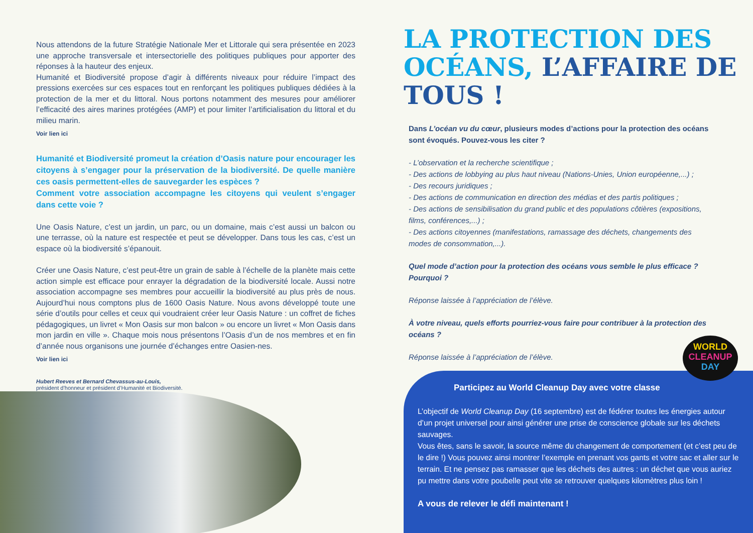Nous attendons de la future Stratégie Nationale Mer et Littorale qui sera présentée en 2023 une approche transversale et intersectorielle des politiques publiques pour apporter des réponses à la hauteur des enjeux.
Humanité et Biodiversité propose d’agir à différents niveaux pour réduire l’impact des pressions exercées sur ces espaces tout en renforçant les politiques publiques dédiées à la protection de la mer et du littoral. Nous portons notamment des mesures pour améliorer l’efficacité des aires marines protégées (AMP) et pour limiter l’artificialisation du littoral et du milieu marin.
Voir lien ici
Humanité et Biodiversité promeut la création d’Oasis nature pour encourager les citoyens à s’engager pour la préservation de la biodiversité. De quelle manière ces oasis permettent-elles de sauvegarder les espèces ?
Comment votre association accompagne les citoyens qui veulent s’engager dans cette voie ?
Une Oasis Nature, c’est un jardin, un parc, ou un domaine, mais c’est aussi un balcon ou une terrasse, où la nature est respectée et peut se développer. Dans tous les cas, c’est un espace où la biodiversité s’épanouit.
Créer une Oasis Nature, c’est peut-être un grain de sable à l’échelle de la planète mais cette action simple est efficace pour enrayer la dégradation de la biodiversité locale. Aussi notre association accompagne ses membres pour accueillir la biodiversité au plus près de nous. Aujourd’hui nous comptons plus de 1600 Oasis Nature. Nous avons développé toute une série d’outils pour celles et ceux qui voudraient créer leur Oasis Nature : un coffret de fiches pédagogiques, un livret « Mon Oasis sur mon balcon » ou encore un livret « Mon Oasis dans mon jardin en ville ». Chaque mois nous présentons l’Oasis d’un de nos membres et en fin d’année nous organisons une journée d’échanges entre Oasien-nes.
Voir lien ici
Hubert Reeves et Bernard Chevassus-au-Louis,
président d’honneur et président d’Humanité et Biodiversité.
LA PROTECTION DES OCÉANS, L’AFFAIRE DE TOUS !
Dans L’océan vu du cœur, plusieurs modes d’actions pour la protection des océans sont évoqués. Pouvez-vous les citer ?
- L’observation et la recherche scientifique ;
- Des actions de lobbying au plus haut niveau (Nations-Unies, Union européenne,...) ;
- Des recours juridiques ;
- Des actions de communication en direction des médias et des partis politiques ;
- Des actions de sensibilisation du grand public et des populations côtières (expositions, films, conférences,...) ;
- Des actions citoyennes (manifestations, ramassage des déchets, changements des modes de consommation,...).
Quel mode d’action pour la protection des océans vous semble le plus efficace ? Pourquoi ?
Réponse laissée à l’appréciation de l’élève.
À votre niveau, quels efforts pourriez-vous faire pour contribuer à la protection des océans ?
Réponse laissée à l’appréciation de l’élève.
Participez au World Cleanup Day avec votre classe
L’objectif de World Cleanup Day (16 septembre) est de fédérer toutes les énergies autour d’un projet universel pour ainsi générer une prise de conscience globale sur les déchets sauvages.
Vous êtes, sans le savoir, la source même du changement de comportement (et c’est peu de le dire !) Vous pouvez ainsi montrer l’exemple en prenant vos gants et votre sac et aller sur le terrain. Et ne pensez pas ramasser que les déchets des autres : un déchet que vous auriez pu mettre dans votre poubelle peut vite se retrouver quelques kilomètres plus loin !
A vous de relever le défi maintenant !
WORLD
CLEANUP
DAY